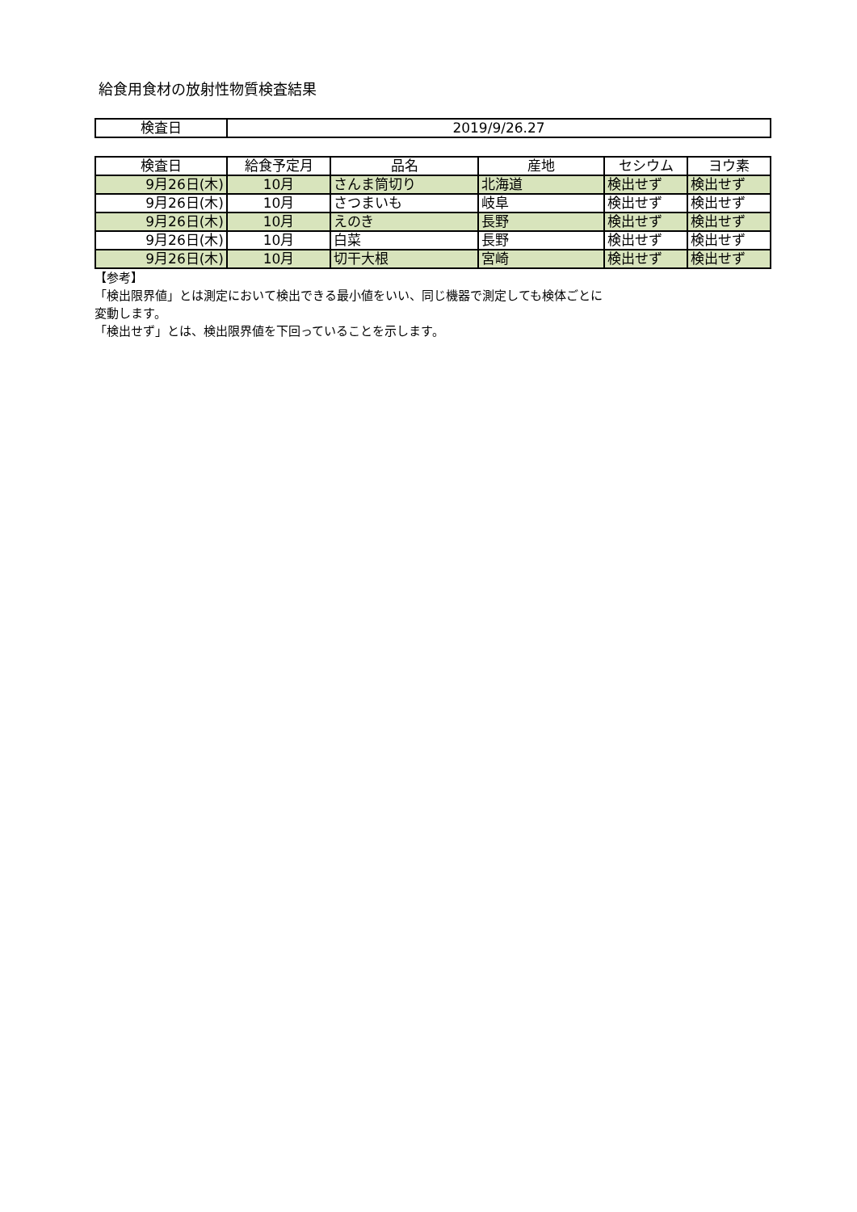給食用食材の放射性物質検査結果
| 検査日 | 2019/9/26.27 |
| 検査日 | 給食予定月 | 品名 | 産地 | セシウム | ヨウ素 |
| --- | --- | --- | --- | --- | --- |
| 9月26日(木) | 10月 | さんま筒切り | 北海道 | 検出せず | 検出せず |
| 9月26日(木) | 10月 | さつまいも | 岐阜 | 検出せず | 検出せず |
| 9月26日(木) | 10月 | えのき | 長野 | 検出せず | 検出せず |
| 9月26日(木) | 10月 | 白菜 | 長野 | 検出せず | 検出せず |
| 9月26日(木) | 10月 | 切干大根 | 宮崎 | 検出せず | 検出せず |
【参考】
「検出限界値」とは測定において検出できる最小値をいい、同じ機器で測定しても検体ごとに
変動します。
「検出せず」とは、検出限界値を下回っていることを示します。